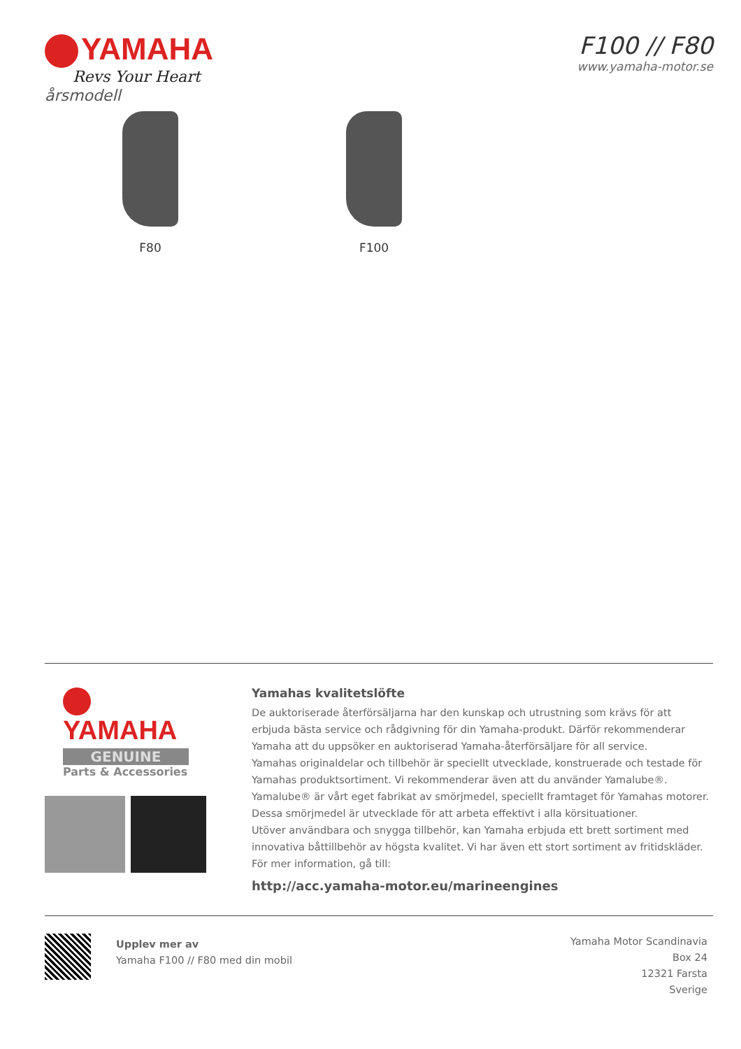YAMAHA
Revs Your Heart
F100 // F80
www.yamaha-motor.se
årsmodell
F80 F100
YAMAHA
GENUINE
Parts & Accessories
Yamahas kvalitetslöfte
De auktoriserade återförsäljarna har den kunskap och utrustning som krävs för att erbjuda bästa service och rådgivning för din Yamaha-produkt. Därför rekommenderar Yamaha att du uppsöker en auktoriserad Yamaha-återförsäljare för all service.
Yamahas originaldelar och tillbehör är speciellt utvecklade, konstruerade och testade för Yamahas produktsortiment. Vi rekommenderar även att du använder Yamalube®. Yamalube® är vårt eget fabrikat av smörjmedel, speciellt framtaget för Yamahas motorer. Dessa smörjmedel är utvecklade för att arbeta effektivt i alla körsituationer.
Utöver användbara och snygga tillbehör, kan Yamaha erbjuda ett brett sortiment med innovativa båttillbehör av högsta kvalitet. Vi har även ett stort sortiment av fritidskläder. För mer information, gå till:
http://acc.yamaha-motor.eu/marineengines
Upplev mer av
Yamaha F100 // F80 med din mobil
Yamaha Motor Scandinavia
Box 24
12321 Farsta
Sverige